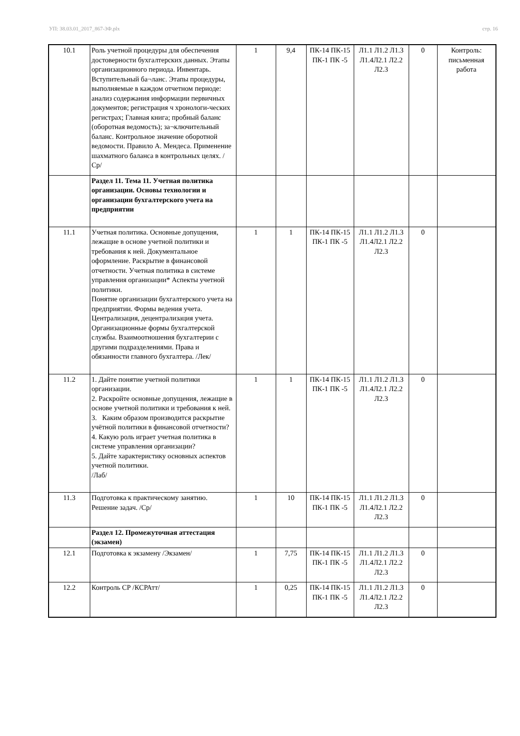УП: 38.03.01_2017_867-3Ф.plx стр. 16
| 10.1 | Роль учетной процедуры для обеспечения достоверности бухгалтерских данных. Этапы организационного периода. Инвентарь. Вступительный ба¬ланс. Этапы процедуры, выполняемые в каждом отчетном периоде: анализ содержания информации первичных документов; регистрация ч хронологи-ческих регистрах; Главная книга; пробный баланс (оборотная ведомость); за¬ключительный баланс. Контрольное значение оборотной ведомости. Правило А. Мендеса. Применение шахматного баланса в контрольных целях. /Ср/ | 1 | 9,4 | ПК-14 ПК-15 ПК-1 ПК -5 | Л1.1 Л1.2 Л1.3 Л1.4Л2.1 Л2.2 Л2.3 | 0 | Контроль: письменная работа |
| | Раздел 11. Тема 11. Учетная политика организации. Основы технологии и организации бухгалтерского учета на предприятии | | | | | | |
| 11.1 | Учетная политика. Основные допущения, лежащие в основе учетной политики и требования к ней. Документальное оформление. Раскрытие в финансовой отчетности. Учетная политика в системе управления организации* Аспекты учетной политики. Понятие организации бухгалтерского учета на предприятии. Формы ведения учета. Централизация, децентрализация учета. Организационные формы бухгалтерской службы. Взаимоотношения бухгалтерии с другими подразделениями. Права и обязанности главного бухгалтера. /Лек/ | 1 | 1 | ПК-14 ПК-15 ПК-1 ПК -5 | Л1.1 Л1.2 Л1.3 Л1.4Л2.1 Л2.2 Л2.3 | 0 | |
| 11.2 | 1. Дайте понятие учетной политики организации. 2. Раскройте основные допущения, лежащие в основе учетной политики и требования к ней. 3. Каким образом производится раскрытие учётной политики в финансовой отчетности? 4. Какую роль играет учетная политика в системе управления организации? 5. Дайте характеристику основных аспектов учетной политики. /Лаб/ | 1 | 1 | ПК-14 ПК-15 ПК-1 ПК -5 | Л1.1 Л1.2 Л1.3 Л1.4Л2.1 Л2.2 Л2.3 | 0 | |
| 11.3 | Подготовка к практическому занятию. Решение задач. /Ср/ | 1 | 10 | ПК-14 ПК-15 ПК-1 ПК -5 | Л1.1 Л1.2 Л1.3 Л1.4Л2.1 Л2.2 Л2.3 | 0 | |
| | Раздел 12. Промежуточная аттестация (экзамен) | | | | | | |
| 12.1 | Подготовка к экзамену /Экзамен/ | 1 | 7,75 | ПК-14 ПК-15 ПК-1 ПК -5 | Л1.1 Л1.2 Л1.3 Л1.4Л2.1 Л2.2 Л2.3 | 0 | |
| 12.2 | Контроль СР /КСРАтт/ | 1 | 0,25 | ПК-14 ПК-15 ПК-1 ПК -5 | Л1.1 Л1.2 Л1.3 Л1.4Л2.1 Л2.2 Л2.3 | 0 | |